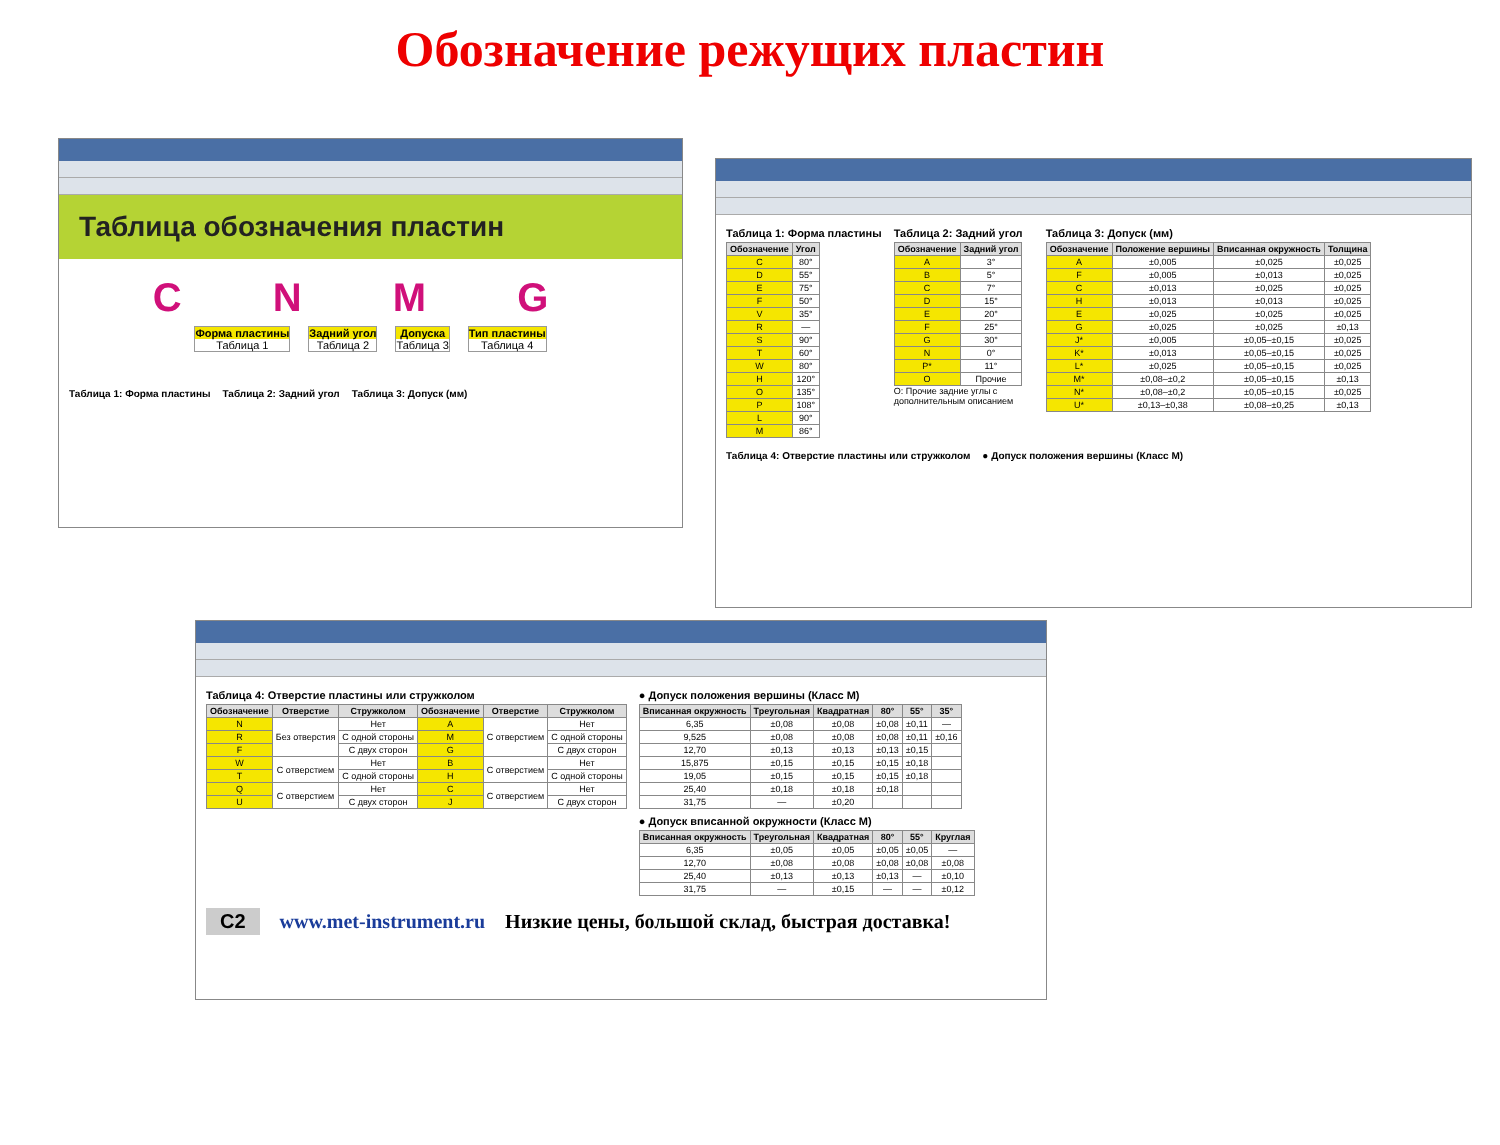Обозначение режущих пластин
Таблица обозначения пластин
C N M G
Форма пластины
Таблица 1
Задний угол
Таблица 2
Допуска
Таблица 3
Тип пластины
Таблица 4
Таблица 1: Форма пластины Таблица 2: Задний угол Таблица 3: Допуск (мм)
Таблица 1: Форма пластины
| Обозначение | Угол |
| --- | --- |
| C | 80° |
| D | 55° |
| E | 75° |
| F | 50° |
| V | 35° |
| R | — |
| S | 90° |
| T | 60° |
| W | 80° |
| H | 120° |
| O | 135° |
| P | 108° |
| L | 90° |
| M | 86° |
Таблица 2: Задний угол
| Обозначение | Задний угол |
| --- | --- |
| A | 3° |
| B | 5° |
| C | 7° |
| D | 15° |
| E | 20° |
| F | 25° |
| G | 30° |
| N | 0° |
| P* | 11° |
| O | Прочие |
O: Прочие задние углы с дополнительным описанием
Таблица 3: Допуск (мм)
| Обозначение | Положение вершины | Вписанная окружность | Толщина |
| --- | --- | --- | --- |
| A | ±0,005 | ±0,025 | ±0,025 |
| F | ±0,005 | ±0,013 | ±0,025 |
| C | ±0,013 | ±0,025 | ±0,025 |
| H | ±0,013 | ±0,013 | ±0,025 |
| E | ±0,025 | ±0,025 | ±0,025 |
| G | ±0,025 | ±0,025 | ±0,13 |
| J* | ±0,005 | ±0,05–±0,15 | ±0,025 |
| K* | ±0,013 | ±0,05–±0,15 | ±0,025 |
| L* | ±0,025 | ±0,05–±0,15 | ±0,025 |
| M* | ±0,08–±0,2 | ±0,05–±0,15 | ±0,13 |
| N* | ±0,08–±0,2 | ±0,05–±0,15 | ±0,025 |
| U* | ±0,13–±0,38 | ±0,08–±0,25 | ±0,13 |
Таблица 4: Отверстие пластины или стружколом ● Допуск положения вершины (Класс M)
Таблица 4: Отверстие пластины или стружколом
| Обозначение | Отверстие | Стружколом | Обозначение | Отверстие | Стружколом |
| --- | --- | --- | --- | --- | --- |
| N | Без отверстия | Нет | A | С отверстием | Нет |
| R | | С одной стороны | M | | С одной стороны |
| F | | С двух сторон | G | | С двух сторон |
| W | С отверстием | Нет | B | С отверстием | Нет |
| T | | С одной стороны | H | | С одной стороны |
| Q | С отверстием | Нет | C | С отверстием | Нет |
| U | | С двух сторон | J | | С двух сторон |
● Допуск положения вершины (Класс M)
| Вписанная окружность | Треугольная | Квадратная | 80° | 55° | 35° |
| --- | --- | --- | --- | --- | --- |
| 6,35 | ±0,08 | ±0,08 | ±0,08 | ±0,11 | — |
| 9,525 | ±0,08 | ±0,08 | ±0,08 | ±0,11 | ±0,16 |
| 12,70 | ±0,13 | ±0,13 | ±0,13 | ±0,15 | |
| 15,875 | ±0,15 | ±0,15 | ±0,15 | ±0,18 | |
| 19,05 | ±0,15 | ±0,15 | ±0,15 | ±0,18 | |
| 25,40 | ±0,18 | ±0,18 | ±0,18 | | |
| 31,75 | — | ±0,20 | | | |
● Допуск вписанной окружности (Класс M)
| Вписанная окружность | Треугольная | Квадратная | 80° | 55° | Круглая |
| --- | --- | --- | --- | --- | --- |
| 6,35 | ±0,05 | ±0,05 | ±0,05 | ±0,05 | — |
| 12,70 | ±0,08 | ±0,08 | ±0,08 | ±0,08 | ±0,08 |
| 25,40 | ±0,13 | ±0,13 | ±0,13 | — | ±0,10 |
| 31,75 | — | ±0,15 | — | — | ±0,12 |
C2 www.met-instrument.ru Низкие цены, большой склад, быстрая доставка!